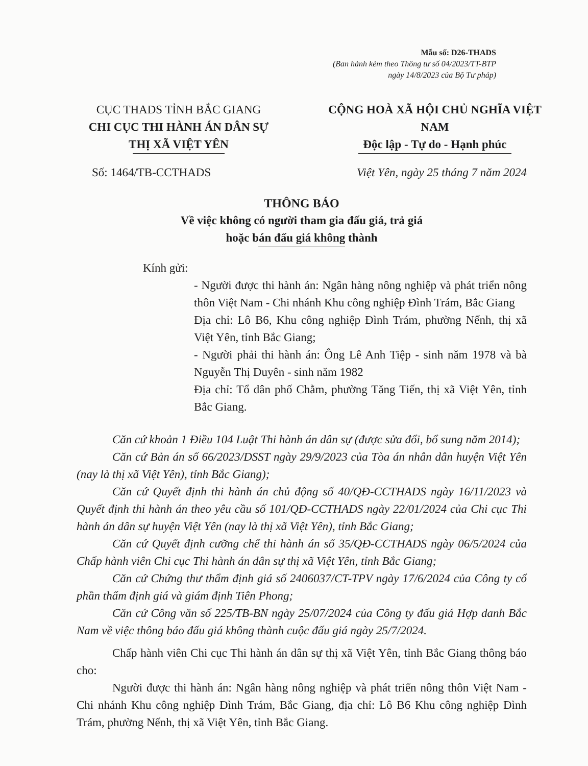Mẫu số: D26-THADS
(Ban hành kèm theo Thông tư số 04/2023/TT-BTP
ngày 14/8/2023 của Bộ Tư pháp)
CỤC THADS TỈNH BẮC GIANG
CHI CỤC THI HÀNH ÁN DÂN SỰ
THỊ XÃ VIỆT YÊN
CỘNG HOÀ XÃ HỘI CHỦ NGHĨA VIỆT NAM
Độc lập - Tự do - Hạnh phúc
Số: 1464/TB-CCTHADS Việt Yên, ngày 25 tháng 7 năm 2024
THÔNG BÁO
Về việc không có người tham gia đấu giá, trả giá
hoặc bán đấu giá không thành
Kính gửi:
- Người được thi hành án: Ngân hàng nông nghiệp và phát triển nông thôn Việt Nam - Chi nhánh Khu công nghiệp Đình Trám, Bắc Giang
Địa chỉ: Lô B6, Khu công nghiệp Đình Trám, phường Nếnh, thị xã Việt Yên, tỉnh Bắc Giang;
- Người phải thi hành án: Ông Lê Anh Tiệp - sinh năm 1978 và bà Nguyễn Thị Duyên - sinh năm 1982
Địa chỉ: Tổ dân phố Chằm, phường Tăng Tiến, thị xã Việt Yên, tỉnh Bắc Giang.
Căn cứ khoản 1 Điều 104 Luật Thi hành án dân sự (được sửa đổi, bổ sung năm 2014);
Căn cứ Bản án số 66/2023/DSST ngày 29/9/2023 của Tòa án nhân dân huyện Việt Yên (nay là thị xã Việt Yên), tỉnh Bắc Giang);
Căn cứ Quyết định thi hành án chủ động số 40/QĐ-CCTHADS ngày 16/11/2023 và Quyết định thi hành án theo yêu cầu số 101/QĐ-CCTHADS ngày 22/01/2024 của Chi cục Thi hành án dân sự huyện Việt Yên (nay là thị xã Việt Yên), tỉnh Bắc Giang;
Căn cứ Quyết định cưỡng chế thi hành án số 35/QĐ-CCTHADS ngày 06/5/2024 của Chấp hành viên Chi cục Thi hành án dân sự thị xã Việt Yên, tỉnh Bắc Giang;
Căn cứ Chứng thư thẩm định giá số 2406037/CT-TPV ngày 17/6/2024 của Công ty cổ phần thẩm định giá và giám định Tiên Phong;
Căn cứ Công văn số 225/TB-BN ngày 25/07/2024 của Công ty đấu giá Hợp danh Bắc Nam về việc thông báo đấu giá không thành cuộc đấu giá ngày 25/7/2024.
Chấp hành viên Chi cục Thi hành án dân sự thị xã Việt Yên, tỉnh Bắc Giang thông báo cho:
Người được thi hành án: Ngân hàng nông nghiệp và phát triển nông thôn Việt Nam - Chi nhánh Khu công nghiệp Đình Trám, Bắc Giang, địa chỉ: Lô B6 Khu công nghiệp Đình Trám, phường Nếnh, thị xã Việt Yên, tỉnh Bắc Giang.